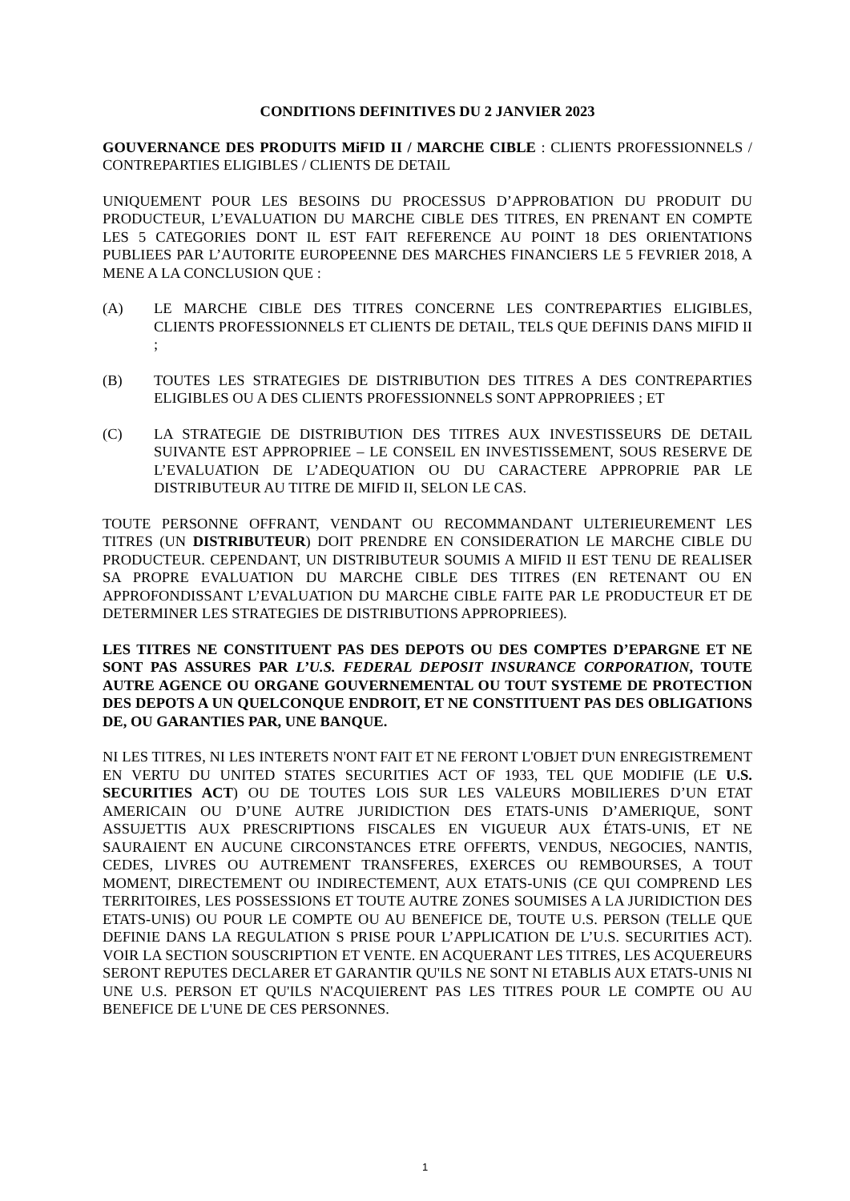CONDITIONS DEFINITIVES DU 2 JANVIER 2023
GOUVERNANCE DES PRODUITS MiFID II / MARCHE CIBLE : CLIENTS PROFESSIONNELS / CONTREPARTIES ELIGIBLES / CLIENTS DE DETAIL
UNIQUEMENT POUR LES BESOINS DU PROCESSUS D’APPROBATION DU PRODUIT DU PRODUCTEUR, L’EVALUATION DU MARCHE CIBLE DES TITRES, EN PRENANT EN COMPTE LES 5 CATEGORIES DONT IL EST FAIT REFERENCE AU POINT 18 DES ORIENTATIONS PUBLIEES PAR L’AUTORITE EUROPEENNE DES MARCHES FINANCIERS LE 5 FEVRIER 2018, A MENE A LA CONCLUSION QUE :
(A) LE MARCHE CIBLE DES TITRES CONCERNE LES CONTREPARTIES ELIGIBLES, CLIENTS PROFESSIONNELS ET CLIENTS DE DETAIL, TELS QUE DEFINIS DANS MIFID II ;
(B) TOUTES LES STRATEGIES DE DISTRIBUTION DES TITRES A DES CONTREPARTIES ELIGIBLES OU A DES CLIENTS PROFESSIONNELS SONT APPROPRIEES ; ET
(C) LA STRATEGIE DE DISTRIBUTION DES TITRES AUX INVESTISSEURS DE DETAIL SUIVANTE EST APPROPRIEE – LE CONSEIL EN INVESTISSEMENT, SOUS RESERVE DE L’EVALUATION DE L’ADEQUATION OU DU CARACTERE APPROPRIE PAR LE DISTRIBUTEUR AU TITRE DE MIFID II, SELON LE CAS.
TOUTE PERSONNE OFFRANT, VENDANT OU RECOMMANDANT ULTERIEUREMENT LES TITRES (UN DISTRIBUTEUR) DOIT PRENDRE EN CONSIDERATION LE MARCHE CIBLE DU PRODUCTEUR. CEPENDANT, UN DISTRIBUTEUR SOUMIS A MIFID II EST TENU DE REALISER SA PROPRE EVALUATION DU MARCHE CIBLE DES TITRES (EN RETENANT OU EN APPROFONDISSANT L’EVALUATION DU MARCHE CIBLE FAITE PAR LE PRODUCTEUR ET DE DETERMINER LES STRATEGIES DE DISTRIBUTIONS APPROPRIEES).
LES TITRES NE CONSTITUENT PAS DES DEPOTS OU DES COMPTES D’EPARGNE ET NE SONT PAS ASSURES PAR L’U.S. FEDERAL DEPOSIT INSURANCE CORPORATION, TOUTE AUTRE AGENCE OU ORGANE GOUVERNEMENTAL OU TOUT SYSTEME DE PROTECTION DES DEPOTS A UN QUELCONQUE ENDROIT, ET NE CONSTITUENT PAS DES OBLIGATIONS DE, OU GARANTIES PAR, UNE BANQUE.
NI LES TITRES, NI LES INTERETS N'ONT FAIT ET NE FERONT L'OBJET D'UN ENREGISTREMENT EN VERTU DU UNITED STATES SECURITIES ACT OF 1933, TEL QUE MODIFIE (LE U.S. SECURITIES ACT) OU DE TOUTES LOIS SUR LES VALEURS MOBILIERES D’UN ETAT AMERICAIN OU D’UNE AUTRE JURIDICTION DES ETATS-UNIS D’AMERIQUE, SONT ASSUJETTIS AUX PRESCRIPTIONS FISCALES EN VIGUEUR AUX ÉTATS-UNIS, ET NE SAURAIENT EN AUCUNE CIRCONSTANCES ETRE OFFERTS, VENDUS, NEGOCIES, NANTIS, CEDES, LIVRES OU AUTREMENT TRANSFERES, EXERCES OU REMBOURSES, A TOUT MOMENT, DIRECTEMENT OU INDIRECTEMENT, AUX ETATS-UNIS (CE QUI COMPREND LES TERRITOIRES, LES POSSESSIONS ET TOUTE AUTRE ZONES SOUMISES A LA JURIDICTION DES ETATS-UNIS) OU POUR LE COMPTE OU AU BENEFICE DE, TOUTE U.S. PERSON (TELLE QUE DEFINIE DANS LA REGULATION S PRISE POUR L’APPLICATION DE L’U.S. SECURITIES ACT). VOIR LA SECTION SOUSCRIPTION ET VENTE. EN ACQUERANT LES TITRES, LES ACQUEREURS SERONT REPUTES DECLARER ET GARANTIR QU'ILS NE SONT NI ETABLIS AUX ETATS-UNIS NI UNE U.S. PERSON ET QU'ILS N'ACQUIERENT PAS LES TITRES POUR LE COMPTE OU AU BENEFICE DE L'UNE DE CES PERSONNES.
1